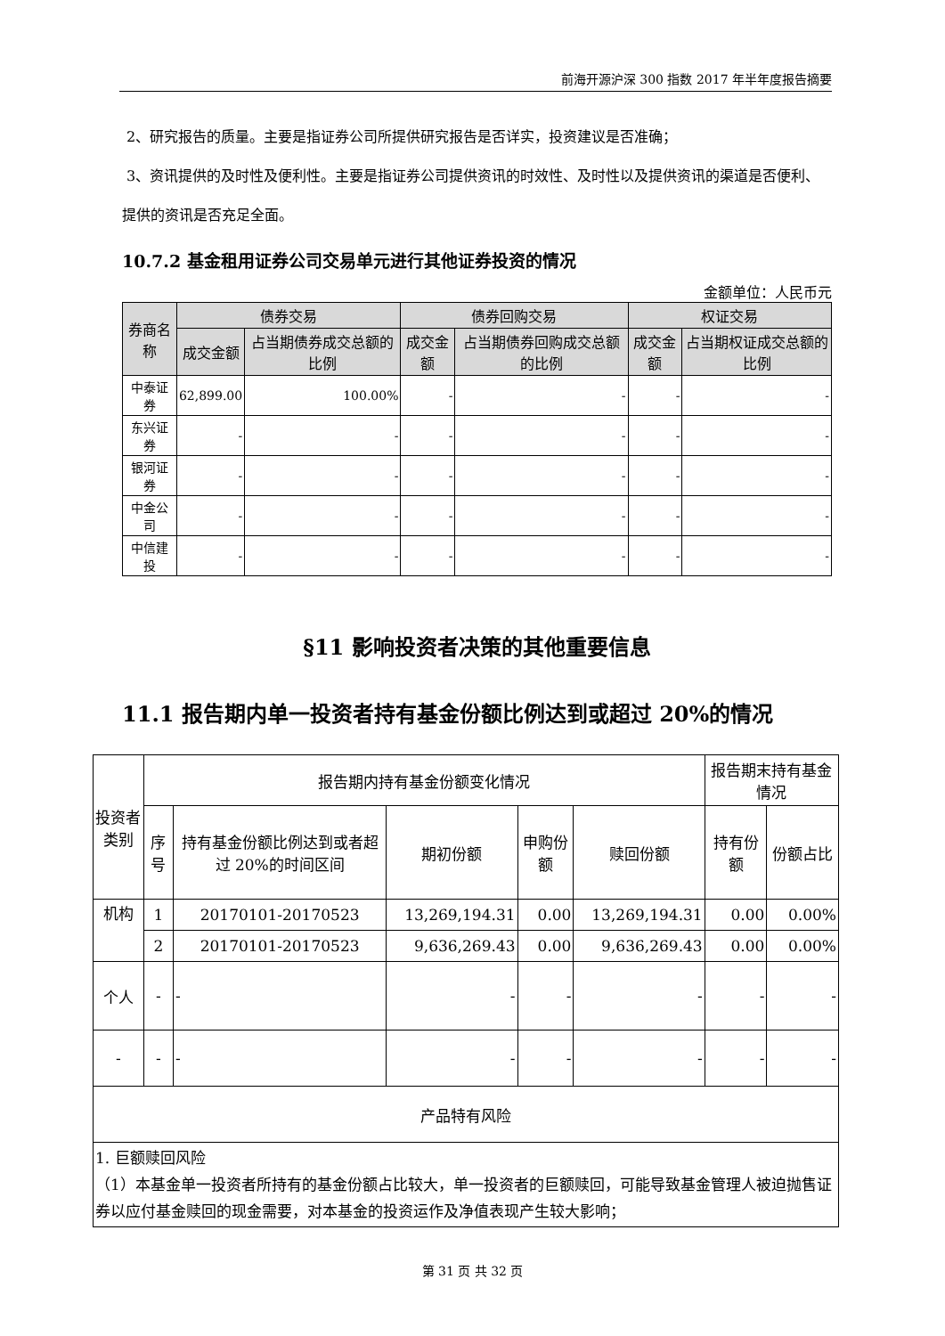前海开源沪深 300 指数 2017 年半年度报告摘要
2、研究报告的质量。主要是指证券公司所提供研究报告是否详实，投资建议是否准确；
3、资讯提供的及时性及便利性。主要是指证券公司提供资讯的时效性、及时性以及提供资讯的渠道是否便利、提供的资讯是否充足全面。
10.7.2 基金租用证券公司交易单元进行其他证券投资的情况
金额单位：人民币元
| 券商名称 | 债券交易 | | 债券回购交易 | | 权证交易 | |
| --- | --- | --- | --- | --- | --- | --- |
| | 成交金额 | 占当期债券成交总额的比例 | 成交金额 | 占当期债券回购成交总额的比例 | 成交金额 | 占当期权证成交总额的比例 |
| 中泰证券 | 62,899.00 | 100.00% | - | - | - | - |
| 东兴证券 | - | - | - | - | - | - |
| 银河证券 | - | - | - | - | - | - |
| 中金公司 | - | - | - | - | - | - |
| 中信建投 | - | - | - | - | - | - |
§11 影响投资者决策的其他重要信息
11.1 报告期内单一投资者持有基金份额比例达到或超过 20%的情况
| 投资者类别 | 报告期内持有基金份额变化情况 | | | | | 报告期末持有基金情况 | |
| | 序号 | 持有基金份额比例达到或者超过 20%的时间区间 | 期初份额 | 申购份额 | 赎回份额 | 持有份额 | 份额占比 |
| 机构 | 1 | 20170101-20170523 | 13,269,194.31 | 0.00 | 13,269,194.31 | 0.00 | 0.00% |
| | 2 | 20170101-20170523 | 9,636,269.43 | 0.00 | 9,636,269.43 | 0.00 | 0.00% |
| 个人 | - | - | - | - | - | - | - |
| - | - | - | - | - | - | - | - |
| 产品特有风险 | | | | | | | |
| 1. 巨额赎回风险 （1）本基金单一投资者所持有的基金份额占比较大，单一投资者的巨额赎回，可能导致基金管理人被迫抛售证券以应付基金赎回的现金需要，对本基金的投资运作及净值表现产生较大影响； | | | | | | | |
第 31 页 共 32 页